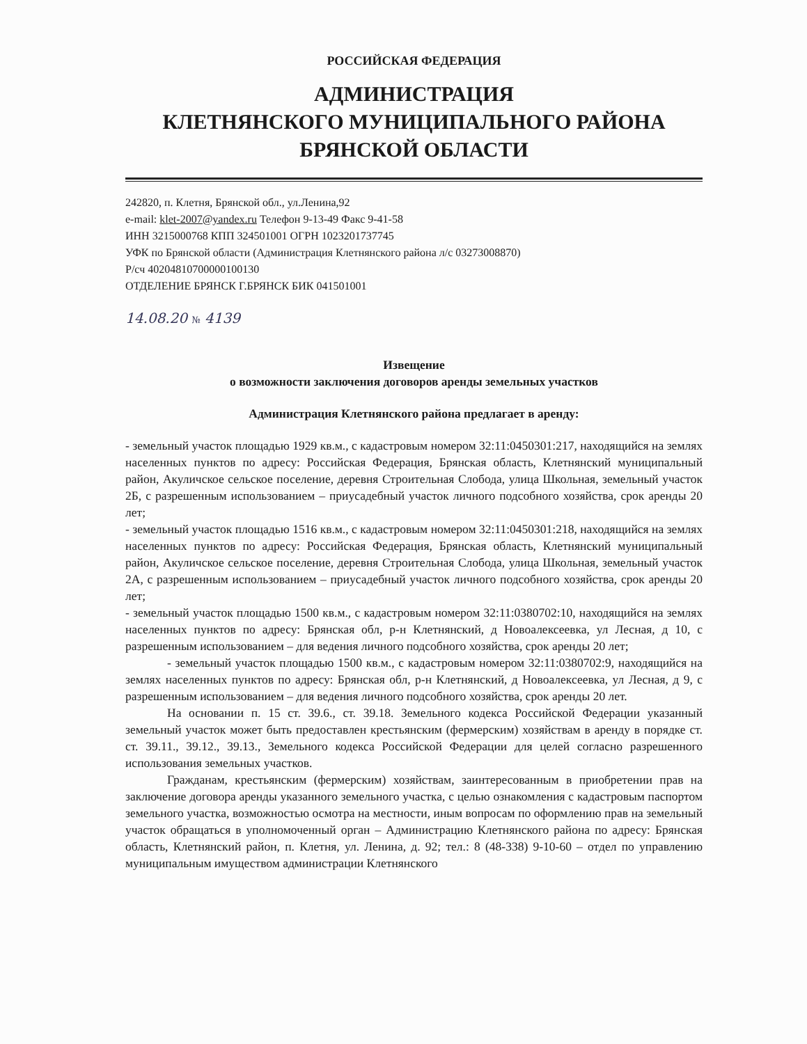РОССИЙСКАЯ ФЕДЕРАЦИЯ
АДМИНИСТРАЦИЯ
КЛЕТНЯНСКОГО МУНИЦИПАЛЬНОГО РАЙОНА
БРЯНСКОЙ ОБЛАСТИ
242820, п. Клетня, Брянской обл., ул.Ленина,92
e-mail: klet-2007@yandex.ru Телефон 9-13-49 Факс 9-41-58
ИНН 3215000768 КПП 324501001 ОГРН 1023201737745
УФК по Брянской области (Администрация Клетнянского района л/с 03273008870)
Р/сч 40204810700000100130
ОТДЕЛЕНИЕ БРЯНСК Г.БРЯНСК БИК 041501001
14.08.20 № 4139
Извещение
о возможности заключения договоров аренды земельных участков
Администрация Клетнянского района предлагает в аренду:
- земельный участок площадью 1929 кв.м., с кадастровым номером 32:11:0450301:217, находящийся на землях населенных пунктов по адресу: Российская Федерация, Брянская область, Клетнянский муниципальный район, Акуличское сельское поселение, деревня Строительная Слобода, улица Школьная, земельный участок 2Б, с разрешенным использованием – приусадебный участок личного подсобного хозяйства, срок аренды 20 лет;
- земельный участок площадью 1516 кв.м., с кадастровым номером 32:11:0450301:218, находящийся на землях населенных пунктов по адресу: Российская Федерация, Брянская область, Клетнянский муниципальный район, Акуличское сельское поселение, деревня Строительная Слобода, улица Школьная, земельный участок 2А, с разрешенным использованием – приусадебный участок личного подсобного хозяйства, срок аренды 20 лет;
- земельный участок площадью 1500 кв.м., с кадастровым номером 32:11:0380702:10, находящийся на землях населенных пунктов по адресу: Брянская обл, р-н Клетнянский, д Новоалексеевка, ул Лесная, д 10, с разрешенным использованием – для ведения личного подсобного хозяйства, срок аренды 20 лет;
- земельный участок площадью 1500 кв.м., с кадастровым номером 32:11:0380702:9, находящийся на землях населенных пунктов по адресу: Брянская обл, р-н Клетнянский, д Новоалексеевка, ул Лесная, д 9, с разрешенным использованием – для ведения личного подсобного хозяйства, срок аренды 20 лет.
На основании п. 15 ст. 39.6., ст. 39.18. Земельного кодекса Российской Федерации указанный земельный участок может быть предоставлен крестьянским (фермерским) хозяйствам в аренду в порядке ст. ст. 39.11., 39.12., 39.13., Земельного кодекса Российской Федерации для целей согласно разрешенного использования земельных участков.
Гражданам, крестьянским (фермерским) хозяйствам, заинтересованным в приобретении прав на заключение договора аренды указанного земельного участка, с целью ознакомления с кадастровым паспортом земельного участка, возможностью осмотра на местности, иным вопросам по оформлению прав на земельный участок обращаться в уполномоченный орган – Администрацию Клетнянского района по адресу: Брянская область, Клетнянский район, п. Клетня, ул. Ленина, д. 92; тел.: 8 (48-338) 9-10-60 – отдел по управлению муниципальным имуществом администрации Клетнянского